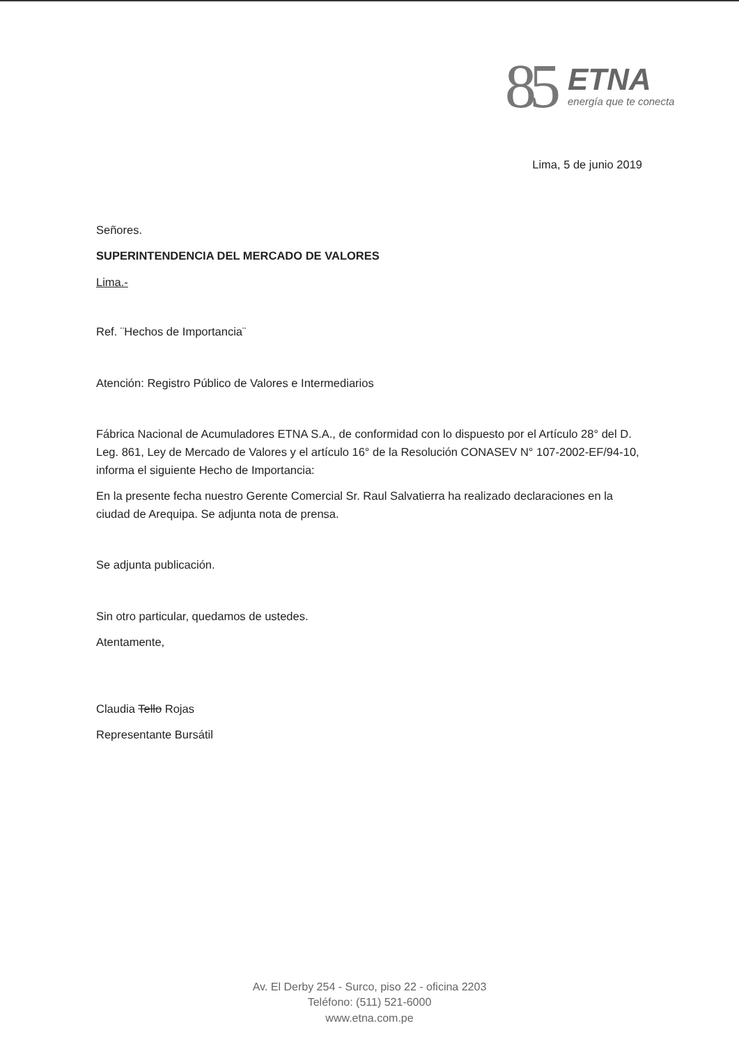85
ETNA
energía que te conecta
Lima, 5 de junio 2019
Señores.
SUPERINTENDENCIA DEL MERCADO DE VALORES
Lima.-
Ref. ¨Hechos de Importancia¨
Atención: Registro Público de Valores e Intermediarios
Fábrica Nacional de Acumuladores ETNA S.A., de conformidad con lo dispuesto por el Artículo 28° del D. Leg. 861, Ley de Mercado de Valores y el artículo 16° de la Resolución CONASEV N° 107-2002-EF/94-10, informa el siguiente Hecho de Importancia:
En la presente fecha nuestro Gerente Comercial Sr. Raul Salvatierra ha realizado declaraciones en la ciudad de Arequipa. Se adjunta nota de prensa.
Se adjunta publicación.
Sin otro particular, quedamos de ustedes.
Atentamente,
Claudia Tello Rojas
Representante Bursátil
Av. El Derby 254 - Surco, piso 22 - oficina 2203
Teléfono: (511) 521-6000
www.etna.com.pe